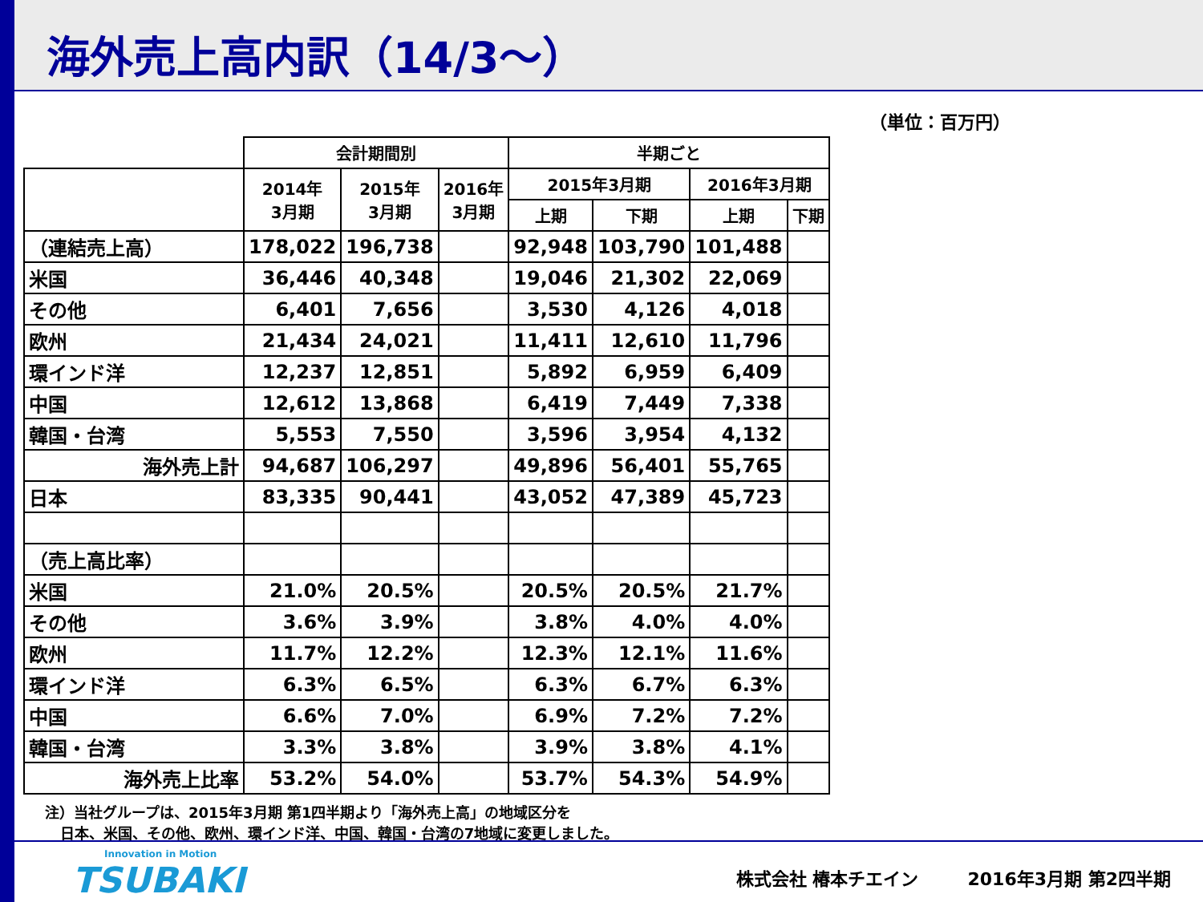海外売上高内訳（14/3～）
（単位：百万円）
| | 会計期間別 | | | 半期ごと | | | |
| | 2014年 3月期 | 2015年 3月期 | 2016年 3月期 | 2015年3月期 | | 2016年3月期 | |
| | | | | 上期 | 下期 | 上期 | 下期 |
| （連結売上高） | 178,022 | 196,738 | | 92,948 | 103,790 | 101,488 | |
| 米国 | 36,446 | 40,348 | | 19,046 | 21,302 | 22,069 | |
| その他 | 6,401 | 7,656 | | 3,530 | 4,126 | 4,018 | |
| 欧州 | 21,434 | 24,021 | | 11,411 | 12,610 | 11,796 | |
| 環インド洋 | 12,237 | 12,851 | | 5,892 | 6,959 | 6,409 | |
| 中国 | 12,612 | 13,868 | | 6,419 | 7,449 | 7,338 | |
| 韓国・台湾 | 5,553 | 7,550 | | 3,596 | 3,954 | 4,132 | |
| 海外売上計 | 94,687 | 106,297 | | 49,896 | 56,401 | 55,765 | |
| 日本 | 83,335 | 90,441 | | 43,052 | 47,389 | 45,723 | |
| （売上高比率） | | | | | | | |
| 米国 | 21.0% | 20.5% | | 20.5% | 20.5% | 21.7% | |
| その他 | 3.6% | 3.9% | | 3.8% | 4.0% | 4.0% | |
| 欧州 | 11.7% | 12.2% | | 12.3% | 12.1% | 11.6% | |
| 環インド洋 | 6.3% | 6.5% | | 6.3% | 6.7% | 6.3% | |
| 中国 | 6.6% | 7.0% | | 6.9% | 7.2% | 7.2% | |
| 韓国・台湾 | 3.3% | 3.8% | | 3.9% | 3.8% | 4.1% | |
| 海外売上比率 | 53.2% | 54.0% | | 53.7% | 54.3% | 54.9% | |
注）当社グループは、2015年3月期 第1四半期より「海外売上高」の地域区分を
日本、米国、その他、欧州、環インド洋、中国、韓国・台湾の7地域に変更しました。
Innovation in Motion
TSUBAKI
株式会社 椿本チエイン 2016年3月期 第2四半期